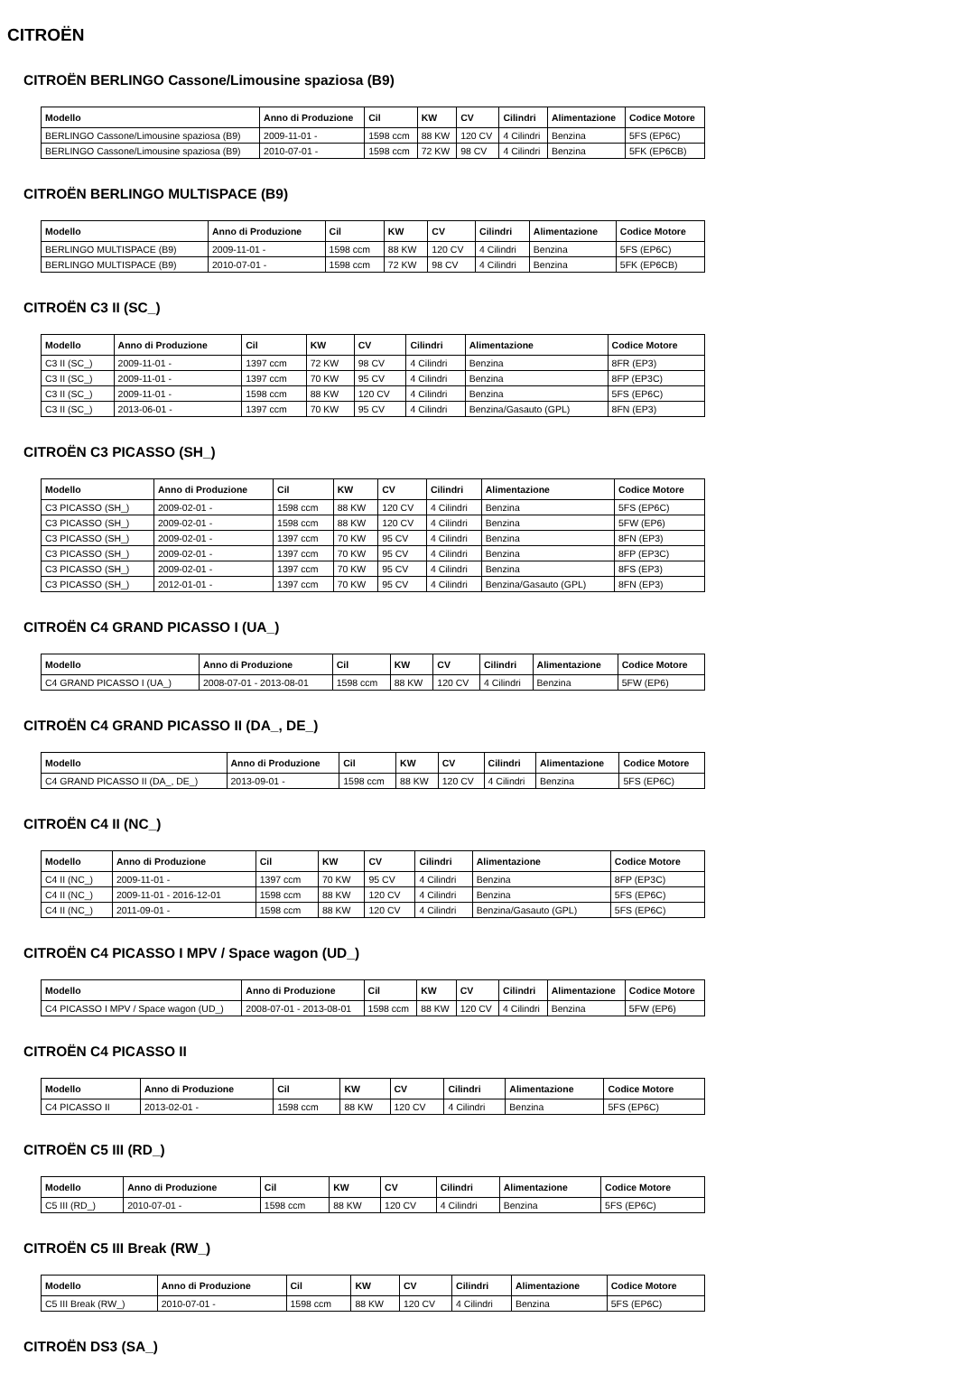CITROËN
CITROËN BERLINGO Cassone/Limousine spaziosa (B9)
| Modello | Anno di Produzione | Cil | KW | CV | Cilindri | Alimentazione | Codice Motore |
| --- | --- | --- | --- | --- | --- | --- | --- |
| BERLINGO Cassone/Limousine spaziosa (B9) | 2009-11-01 - | 1598 ccm | 88 KW | 120 CV | 4 Cilindri | Benzina | 5FS (EP6C) |
| BERLINGO Cassone/Limousine spaziosa (B9) | 2010-07-01 - | 1598 ccm | 72 KW | 98 CV | 4 Cilindri | Benzina | 5FK (EP6CB) |
CITROËN BERLINGO MULTISPACE (B9)
| Modello | Anno di Produzione | Cil | KW | CV | Cilindri | Alimentazione | Codice Motore |
| --- | --- | --- | --- | --- | --- | --- | --- |
| BERLINGO MULTISPACE (B9) | 2009-11-01 - | 1598 ccm | 88 KW | 120 CV | 4 Cilindri | Benzina | 5FS (EP6C) |
| BERLINGO MULTISPACE (B9) | 2010-07-01 - | 1598 ccm | 72 KW | 98 CV | 4 Cilindri | Benzina | 5FK (EP6CB) |
CITROËN C3 II (SC_)
| Modello | Anno di Produzione | Cil | KW | CV | Cilindri | Alimentazione | Codice Motore |
| --- | --- | --- | --- | --- | --- | --- | --- |
| C3 II (SC_) | 2009-11-01 - | 1397 ccm | 72 KW | 98 CV | 4 Cilindri | Benzina | 8FR (EP3) |
| C3 II (SC_) | 2009-11-01 - | 1397 ccm | 70 KW | 95 CV | 4 Cilindri | Benzina | 8FP (EP3C) |
| C3 II (SC_) | 2009-11-01 - | 1598 ccm | 88 KW | 120 CV | 4 Cilindri | Benzina | 5FS (EP6C) |
| C3 II (SC_) | 2013-06-01 - | 1397 ccm | 70 KW | 95 CV | 4 Cilindri | Benzina/Gasauto (GPL) | 8FN (EP3) |
CITROËN C3 PICASSO (SH_)
| Modello | Anno di Produzione | Cil | KW | CV | Cilindri | Alimentazione | Codice Motore |
| --- | --- | --- | --- | --- | --- | --- | --- |
| C3 PICASSO (SH_) | 2009-02-01 - | 1598 ccm | 88 KW | 120 CV | 4 Cilindri | Benzina | 5FS (EP6C) |
| C3 PICASSO (SH_) | 2009-02-01 - | 1598 ccm | 88 KW | 120 CV | 4 Cilindri | Benzina | 5FW (EP6) |
| C3 PICASSO (SH_) | 2009-02-01 - | 1397 ccm | 70 KW | 95 CV | 4 Cilindri | Benzina | 8FN (EP3) |
| C3 PICASSO (SH_) | 2009-02-01 - | 1397 ccm | 70 KW | 95 CV | 4 Cilindri | Benzina | 8FP (EP3C) |
| C3 PICASSO (SH_) | 2009-02-01 - | 1397 ccm | 70 KW | 95 CV | 4 Cilindri | Benzina | 8FS (EP3) |
| C3 PICASSO (SH_) | 2012-01-01 - | 1397 ccm | 70 KW | 95 CV | 4 Cilindri | Benzina/Gasauto (GPL) | 8FN (EP3) |
CITROËN C4 GRAND PICASSO I (UA_)
| Modello | Anno di Produzione | Cil | KW | CV | Cilindri | Alimentazione | Codice Motore |
| --- | --- | --- | --- | --- | --- | --- | --- |
| C4 GRAND PICASSO I (UA_) | 2008-07-01 - 2013-08-01 | 1598 ccm | 88 KW | 120 CV | 4 Cilindri | Benzina | 5FW (EP6) |
CITROËN C4 GRAND PICASSO II (DA_, DE_)
| Modello | Anno di Produzione | Cil | KW | CV | Cilindri | Alimentazione | Codice Motore |
| --- | --- | --- | --- | --- | --- | --- | --- |
| C4 GRAND PICASSO II (DA_, DE_) | 2013-09-01 - | 1598 ccm | 88 KW | 120 CV | 4 Cilindri | Benzina | 5FS (EP6C) |
CITROËN C4 II (NC_)
| Modello | Anno di Produzione | Cil | KW | CV | Cilindri | Alimentazione | Codice Motore |
| --- | --- | --- | --- | --- | --- | --- | --- |
| C4 II (NC_) | 2009-11-01 - | 1397 ccm | 70 KW | 95 CV | 4 Cilindri | Benzina | 8FP (EP3C) |
| C4 II (NC_) | 2009-11-01 - 2016-12-01 | 1598 ccm | 88 KW | 120 CV | 4 Cilindri | Benzina | 5FS (EP6C) |
| C4 II (NC_) | 2011-09-01 - | 1598 ccm | 88 KW | 120 CV | 4 Cilindri | Benzina/Gasauto (GPL) | 5FS (EP6C) |
CITROËN C4 PICASSO I MPV / Space wagon (UD_)
| Modello | Anno di Produzione | Cil | KW | CV | Cilindri | Alimentazione | Codice Motore |
| --- | --- | --- | --- | --- | --- | --- | --- |
| C4 PICASSO I MPV / Space wagon (UD_) | 2008-07-01 - 2013-08-01 | 1598 ccm | 88 KW | 120 CV | 4 Cilindri | Benzina | 5FW (EP6) |
CITROËN C4 PICASSO II
| Modello | Anno di Produzione | Cil | KW | CV | Cilindri | Alimentazione | Codice Motore |
| --- | --- | --- | --- | --- | --- | --- | --- |
| C4 PICASSO II | 2013-02-01 - | 1598 ccm | 88 KW | 120 CV | 4 Cilindri | Benzina | 5FS (EP6C) |
CITROËN C5 III (RD_)
| Modello | Anno di Produzione | Cil | KW | CV | Cilindri | Alimentazione | Codice Motore |
| --- | --- | --- | --- | --- | --- | --- | --- |
| C5 III (RD_) | 2010-07-01 - | 1598 ccm | 88 KW | 120 CV | 4 Cilindri | Benzina | 5FS (EP6C) |
CITROËN C5 III Break (RW_)
| Modello | Anno di Produzione | Cil | KW | CV | Cilindri | Alimentazione | Codice Motore |
| --- | --- | --- | --- | --- | --- | --- | --- |
| C5 III Break (RW_) | 2010-07-01 - | 1598 ccm | 88 KW | 120 CV | 4 Cilindri | Benzina | 5FS (EP6C) |
CITROËN DS3 (SA_)